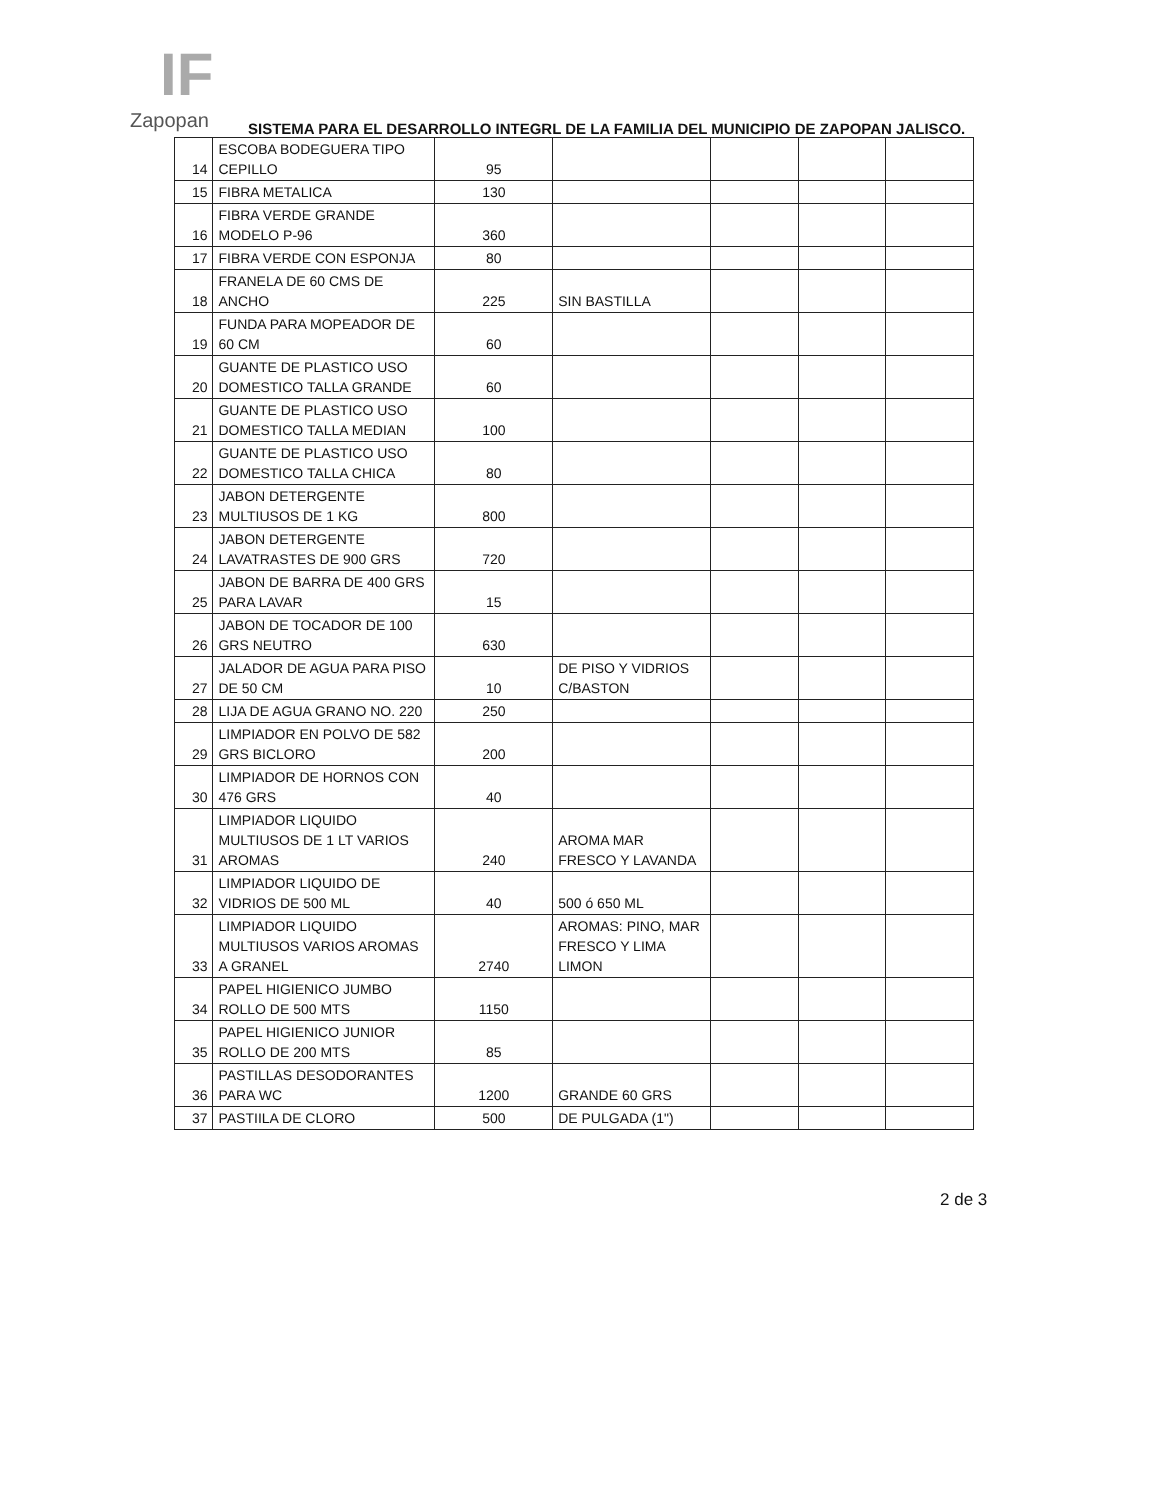IF
Zapopan
SISTEMA PARA EL DESARROLLO INTEGRL DE LA FAMILIA DEL MUNICIPIO DE ZAPOPAN JALISCO.
| 14 | ESCOBA BODEGUERA TIPO CEPILLO | 95 | | | | |
| 15 | FIBRA METALICA | 130 | | | | |
| 16 | FIBRA VERDE GRANDE MODELO P-96 | 360 | | | | |
| 17 | FIBRA VERDE CON ESPONJA | 80 | | | | |
| 18 | FRANELA DE 60 CMS DE ANCHO | 225 | SIN BASTILLA | | | |
| 19 | FUNDA PARA MOPEADOR DE 60 CM | 60 | | | | |
| 20 | GUANTE DE PLASTICO USO DOMESTICO TALLA GRANDE | 60 | | | | |
| 21 | GUANTE DE PLASTICO USO DOMESTICO TALLA MEDIAN | 100 | | | | |
| 22 | GUANTE DE PLASTICO USO DOMESTICO TALLA CHICA | 80 | | | | |
| 23 | JABON DETERGENTE MULTIUSOS DE 1 KG | 800 | | | | |
| 24 | JABON DETERGENTE LAVATRASTES DE 900 GRS | 720 | | | | |
| 25 | JABON DE BARRA DE 400 GRS PARA LAVAR | 15 | | | | |
| 26 | JABON DE TOCADOR DE 100 GRS NEUTRO | 630 | | | | |
| 27 | JALADOR DE AGUA PARA PISO DE 50 CM | 10 | DE PISO Y VIDRIOS C/BASTON | | | |
| 28 | LIJA DE AGUA GRANO NO. 220 | 250 | | | | |
| 29 | LIMPIADOR EN POLVO DE 582 GRS BICLORO | 200 | | | | |
| 30 | LIMPIADOR DE HORNOS CON 476 GRS | 40 | | | | |
| 31 | LIMPIADOR LIQUIDO MULTIUSOS DE 1 LT VARIOS AROMAS | 240 | AROMA MAR FRESCO Y LAVANDA | | | |
| 32 | LIMPIADOR LIQUIDO DE VIDRIOS DE 500 ML | 40 | 500 ó 650 ML | | | |
| 33 | LIMPIADOR LIQUIDO MULTIUSOS VARIOS AROMAS A GRANEL | 2740 | AROMAS: PINO, MAR FRESCO Y LIMA LIMON | | | |
| 34 | PAPEL HIGIENICO JUMBO ROLLO DE 500 MTS | 1150 | | | | |
| 35 | PAPEL HIGIENICO JUNIOR ROLLO DE 200 MTS | 85 | | | | |
| 36 | PASTILLAS DESODORANTES PARA WC | 1200 | GRANDE 60 GRS | | | |
| 37 | PASTIILA DE CLORO | 500 | DE PULGADA (1") | | | |
2 de 3